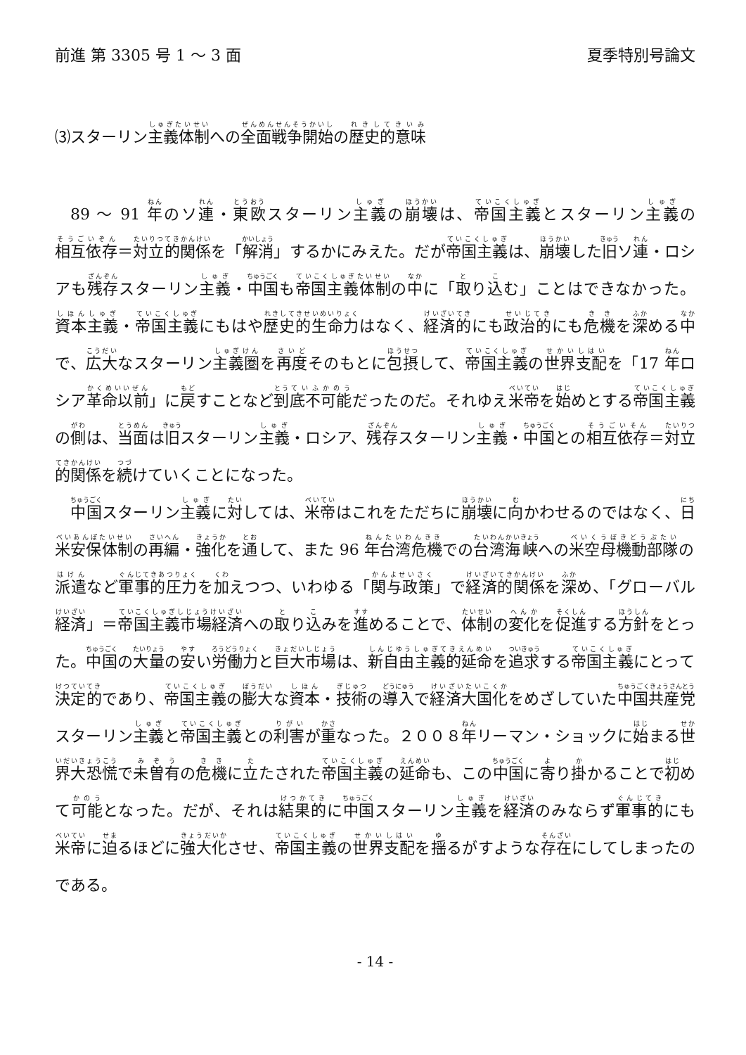前進 第 3305 号 1 ～ 3 面 夏季特別号論文
⑶スターリン主義体制への全面戦争開始の歴史的意味
89 ～ 91 年のソ連・東欧スターリン主義の崩壊は、帝国主義とスターリン主義の相互依存＝対立的関係を「解消」するかにみえた。だが帝国主義は、崩壊した旧ソ連・ロシアも残存スターリン主義・中国も帝国主義体制の中に「取り込む」ことはできなかった。資本主義・帝国主義にもはや歴史的生命力はなく、経済的にも政治的にも危機を深める中で、広大なスターリン主義圏を再度そのもとに包摂して、帝国主義の世界支配を「17 年ロシア革命以前」に戻すことなど到底不可能だったのだ。それゆえ米帝を始めとする帝国主義の側は、当面は旧スターリン主義・ロシア、残存スターリン主義・中国との相互依存＝対立的関係を続けていくことになった。
中国スターリン主義に対しては、米帝はこれをただちに崩壊に向かわせるのではなく、日米安保体制の再編・強化を通して、また 96 年台湾危機での台湾海峡への米空母機動部隊の派遣など軍事的圧力を加えつつ、いわゆる「関与政策」で経済的関係を深め、「グローバル経済」＝帝国主義市場経済への取り込みを進めることで、体制の変化を促進する方針をとった。中国の大量の安い労働力と巨大市場は、新自由主義的延命を追求する帝国主義にとって決定的であり、帝国主義の膨大な資本・技術の導入で経済大国化をめざしていた中国共産党スターリン主義と帝国主義との利害が重なった。２００８年リーマン・ショックに始まる世界大恐慌で未曽有の危機に立たされた帝国主義の延命も、この中国に寄り掛かることで初めて可能となった。だが、それは結果的に中国スターリン主義を経済のみならず軍事的にも米帝に迫るほどに強大化させ、帝国主義の世界支配を揺るがすような存在にしてしまったのである。
- 14 -